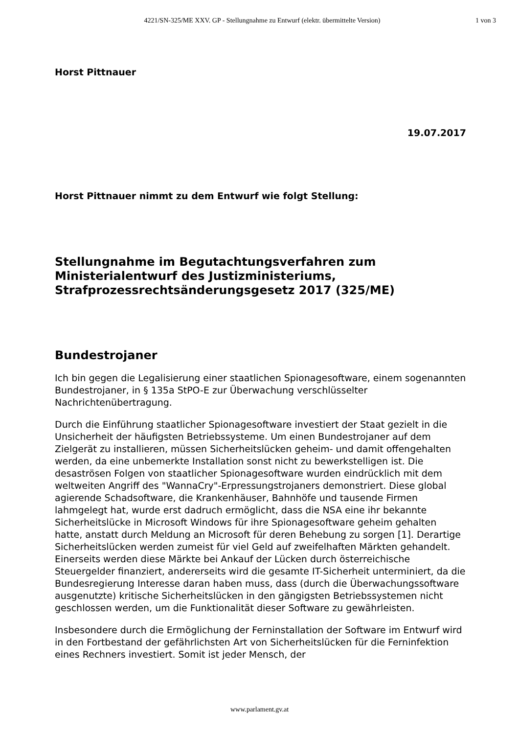4221/SN-325/ME XXV. GP - Stellungnahme zu Entwurf (elektr. übermittelte Version)
1 von 3
Horst Pittnauer
19.07.2017
Horst Pittnauer nimmt zu dem Entwurf wie folgt Stellung:
Stellungnahme im Begutachtungsverfahren zum Ministerialentwurf des Justizministeriums, Strafprozessrechtsänderungsgesetz 2017 (325/ME)
Bundestrojaner
Ich bin gegen die Legalisierung einer staatlichen Spionagesoftware, einem sogenannten Bundestrojaner, in § 135a StPO-E zur Überwachung verschlüsselter Nachrichtenübertragung.
Durch die Einführung staatlicher Spionagesoftware investiert der Staat gezielt in die Unsicherheit der häufigsten Betriebssysteme. Um einen Bundestrojaner auf dem Zielgerät zu installieren, müssen Sicherheitslücken geheim- und damit offengehalten werden, da eine unbemerkte Installation sonst nicht zu bewerkstelligen ist. Die desaströsen Folgen von staatlicher Spionagesoftware wurden eindrücklich mit dem weltweiten Angriff des "WannaCry"-Erpressungstrojaners demonstriert. Diese global agierende Schadsoftware, die Krankenhäuser, Bahnhöfe und tausende Firmen lahmgelegt hat, wurde erst dadruch ermöglicht, dass die NSA eine ihr bekannte Sicherheitslücke in Microsoft Windows für ihre Spionagesoftware geheim gehalten hatte, anstatt durch Meldung an Microsoft für deren Behebung zu sorgen [1]. Derartige Sicherheitslücken werden zumeist für viel Geld auf zweifelhaften Märkten gehandelt. Einerseits werden diese Märkte bei Ankauf der Lücken durch österreichische Steuergelder finanziert, andererseits wird die gesamte IT-Sicherheit unterminiert, da die Bundesregierung Interesse daran haben muss, dass (durch die Überwachungssoftware ausgenutzte) kritische Sicherheitslücken in den gängigsten Betriebssystemen nicht geschlossen werden, um die Funktionalität dieser Software zu gewährleisten.
Insbesondere durch die Ermöglichung der Ferninstallation der Software im Entwurf wird in den Fortbestand der gefährlichsten Art von Sicherheitslücken für die Ferninfektion eines Rechners investiert. Somit ist jeder Mensch, der
www.parlament.gv.at